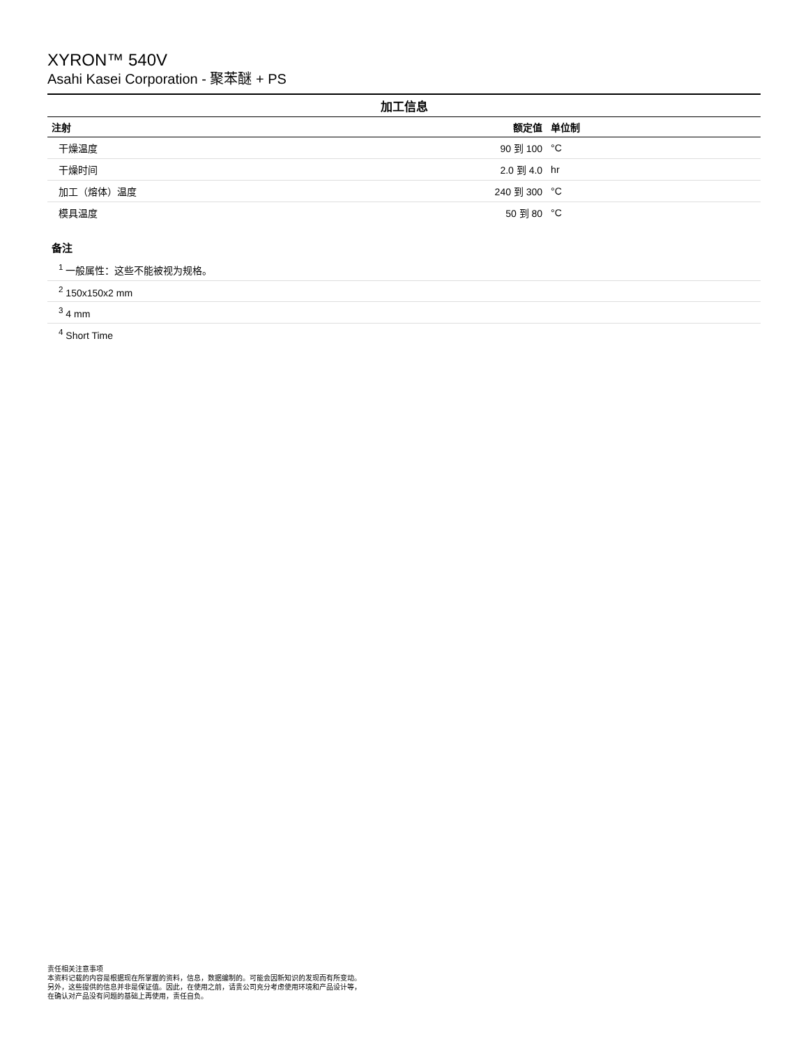XYRON™ 540V
Asahi Kasei Corporation - 聚苯醚 + PS
加工信息
| 注射 | 额定值 | 单位制 |
| --- | --- | --- |
| 干燥温度 | 90 到 100 | °C |
| 干燥时间 | 2.0 到 4.0 | hr |
| 加工（熔体）温度 | 240 到 300 | °C |
| 模具温度 | 50 到 80 | °C |
备注
<sup>1</sup> 一般属性：这些不能被视为规格。
<sup>2</sup> 150x150x2 mm
<sup>3</sup> 4 mm
<sup>4</sup> Short Time
责任相关注意事项
本资料记载的内容是根据现在所掌握的资料，信息，数据编制的。可能会因新知识的发现而有所变动。
另外，这些提供的信息并非是保证值。因此，在使用之前，请贵公司充分考虑使用环境和产品设计等，
在确认对产品没有问题的基础上再使用，责任自负。